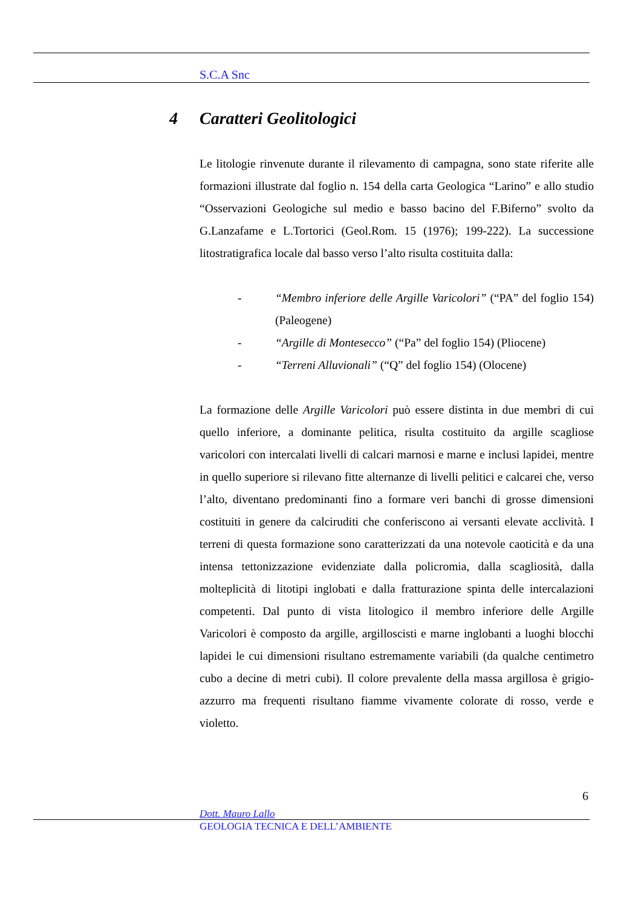S.C.A Snc
4 Caratteri Geolitologici
Le litologie rinvenute durante il rilevamento di campagna, sono state riferite alle formazioni illustrate dal foglio n. 154 della carta Geologica “Larino” e allo studio “Osservazioni Geologiche sul medio e basso bacino del F.Biferno” svolto da G.Lanzafame e L.Tortorici (Geol.Rom. 15 (1976); 199-222). La successione litostratigrafica locale dal basso verso l’alto risulta costituita dalla:
- “Membro inferiore delle Argille Varicolori” (“PA” del foglio 154) (Paleogene)
- “Argille di Montesecco” (“Pa” del foglio 154) (Pliocene)
- “Terreni Alluvionali” (“Q” del foglio 154) (Olocene)
La formazione delle Argille Varicolori può essere distinta in due membri di cui quello inferiore, a dominante pelitica, risulta costituito da argille scagliose varicolori con intercalati livelli di calcari marnosi e marne e inclusi lapidei, mentre in quello superiore si rilevano fitte alternanze di livelli pelitici e calcarei che, verso l’alto, diventano predominanti fino a formare veri banchi di grosse dimensioni costituiti in genere da calciruditi che conferiscono ai versanti elevate acclività. I terreni di questa formazione sono caratterizzati da una notevole caoticità e da una intensa tettonizzazione evidenziate dalla policromia, dalla scagliosità, dalla molteplicità di litotipi inglobati e dalla fratturazione spinta delle intercalazioni competenti. Dal punto di vista litologico il membro inferiore delle Argille Varicolori è composto da argille, argilloscisti e marne inglobanti a luoghi blocchi lapidei le cui dimensioni risultano estremamente variabili (da qualche centimetro cubo a decine di metri cubi). Il colore prevalente della massa argillosa è grigio-azzurro ma frequenti risultano fiamme vivamente colorate di rosso, verde e violetto.
6
Dott. Mauro Lallo
GEOLOGIA TECNICA E DELL’AMBIENTE